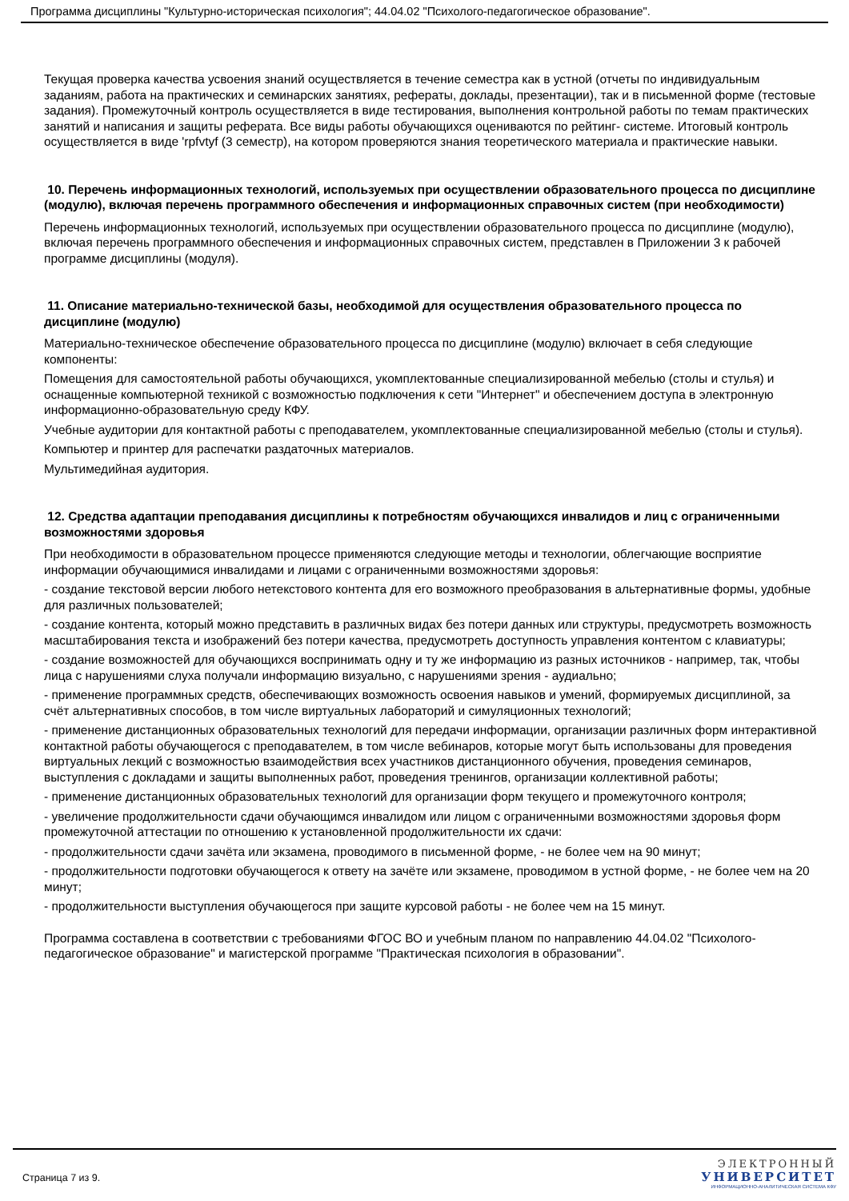Программа дисциплины "Культурно-историческая психология"; 44.04.02 "Психолого-педагогическое образование".
Текущая проверка качества усвоения знаний осуществляется в течение семестра как в устной (отчеты по индивидуальным заданиям, работа на практических и семинарских занятиях, рефераты, доклады, презентации), так и в письменной форме (тестовые задания). Промежуточный контроль осуществляется в виде тестирования, выполнения контрольной работы по темам практических занятий и написания и защиты реферата. Все виды работы обучающихся оцениваются по рейтинг- системе. Итоговый контроль осуществляется в виде 'rpfvtyf (3 семестр), на котором проверяются знания теоретического материала и практические навыки.
10. Перечень информационных технологий, используемых при осуществлении образовательного процесса по дисциплине (модулю), включая перечень программного обеспечения и информационных справочных систем (при необходимости)
Перечень информационных технологий, используемых при осуществлении образовательного процесса по дисциплине (модулю), включая перечень программного обеспечения и информационных справочных систем, представлен в Приложении 3 к рабочей программе дисциплины (модуля).
11. Описание материально-технической базы, необходимой для осуществления образовательного процесса по дисциплине (модулю)
Материально-техническое обеспечение образовательного процесса по дисциплине (модулю) включает в себя следующие компоненты:
Помещения для самостоятельной работы обучающихся, укомплектованные специализированной мебелью (столы и стулья) и оснащенные компьютерной техникой с возможностью подключения к сети "Интернет" и обеспечением доступа в электронную информационно-образовательную среду КФУ.
Учебные аудитории для контактной работы с преподавателем, укомплектованные специализированной мебелью (столы и стулья).
Компьютер и принтер для распечатки раздаточных материалов.
Мультимедийная аудитория.
12. Средства адаптации преподавания дисциплины к потребностям обучающихся инвалидов и лиц с ограниченными возможностями здоровья
При необходимости в образовательном процессе применяются следующие методы и технологии, облегчающие восприятие информации обучающимися инвалидами и лицами с ограниченными возможностями здоровья:
- создание текстовой версии любого нетекстового контента для его возможного преобразования в альтернативные формы, удобные для различных пользователей;
- создание контента, который можно представить в различных видах без потери данных или структуры, предусмотреть возможность масштабирования текста и изображений без потери качества, предусмотреть доступность управления контентом с клавиатуры;
- создание возможностей для обучающихся воспринимать одну и ту же информацию из разных источников - например, так, чтобы лица с нарушениями слуха получали информацию визуально, с нарушениями зрения - аудиально;
- применение программных средств, обеспечивающих возможность освоения навыков и умений, формируемых дисциплиной, за счёт альтернативных способов, в том числе виртуальных лабораторий и симуляционных технологий;
- применение дистанционных образовательных технологий для передачи информации, организации различных форм интерактивной контактной работы обучающегося с преподавателем, в том числе вебинаров, которые могут быть использованы для проведения виртуальных лекций с возможностью взаимодействия всех участников дистанционного обучения, проведения семинаров, выступления с докладами и защиты выполненных работ, проведения тренингов, организации коллективной работы;
- применение дистанционных образовательных технологий для организации форм текущего и промежуточного контроля;
- увеличение продолжительности сдачи обучающимся инвалидом или лицом с ограниченными возможностями здоровья форм промежуточной аттестации по отношению к установленной продолжительности их сдачи:
- продолжительности сдачи зачёта или экзамена, проводимого в письменной форме, - не более чем на 90 минут;
- продолжительности подготовки обучающегося к ответу на зачёте или экзамене, проводимом в устной форме, - не более чем на 20 минут;
- продолжительности выступления обучающегося при защите курсовой работы - не более чем на 15 минут.
Программа составлена в соответствии с требованиями ФГОС ВО и учебным планом по направлению 44.04.02 "Психолого-педагогическое образование" и магистерской программе "Практическая психология в образовании".
Страница 7 из 9.
ЭЛЕКТРОННЫЙ
УНИВЕРСИТЕТ
ИНФОРМАЦИОННО-АНАЛИТИЧЕСКАЯ СИСТЕМА КФУ